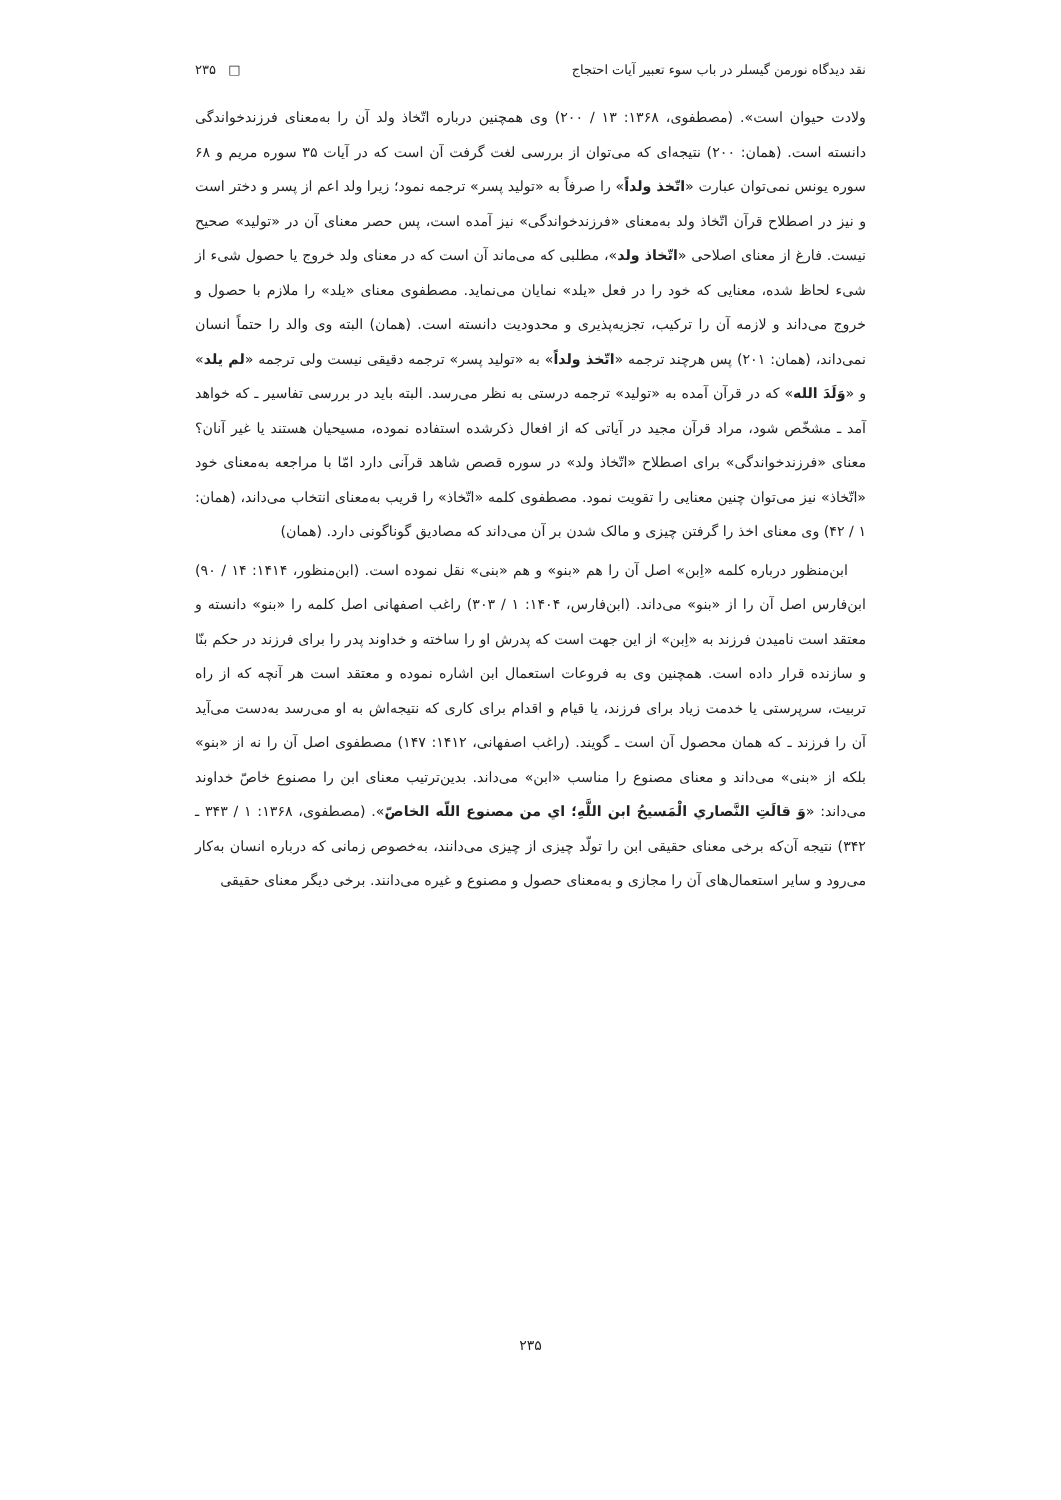نقد دیدگاه نورمن گیسلر در باب سوء تعبیر آیات احتجاج □ ۲۳۵
ولادت حیوان است». (مصطفوی، ۱۳۶۸: ۱۳ / ۲۰۰) وی همچنین درباره اتّخاذ ولد آن را به‌معنای فرزندخواندگی دانسته است. (همان: ۲۰۰) نتیجه‌ای که می‌توان از بررسی لغت گرفت آن است که در آیات ۳۵ سوره مریم و ۶۸ سوره یونس نمی‌توان عبارت «اتّخذ ولداً» را صرفاً به «تولید پسر» ترجمه نمود؛ زیرا ولد اعم از پسر و دختر است و نیز در اصطلاح قرآن اتّخاذ ولد به‌معنای «فرزندخواندگی» نیز آمده است، پس حصر معنای آن در «تولید» صحیح نیست. فارغ از معنای اصلاحی «اتّخاذ ولد»، مطلبی که می‌ماند آن است که در معنای ولد خروج یا حصول شیء از شیء لحاظ شده، معنایی که خود را در فعل «یلد» نمایان می‌نماید. مصطفوی معنای «یلد» را ملازم با حصول و خروج می‌داند و لازمه آن را ترکیب، تجزیه‌پذیری و محدودیت دانسته است. (همان) البته وی والد را حتماً انسان نمی‌داند، (همان: ۲۰۱) پس هرچند ترجمه «اتّخذ ولداً» به «تولید پسر» ترجمه دقیقی نیست ولی ترجمه «لم یلد» و «وَلَدَ الله» که در قرآن آمده به «تولید» ترجمه درستی به نظر می‌رسد. البته باید در بررسی تفاسیر ـ که خواهد آمد ـ مشخّص شود، مراد قرآن مجید در آیاتی که از افعال ذکرشده استفاده نموده، مسیحیان هستند یا غیر آنان؟ معنای «فرزندخواندگی» برای اصطلاح «اتّخاذ ولد» در سوره قصص شاهد قرآنی دارد امّا با مراجعه به‌معنای خود «اتّخاذ» نیز می‌توان چنین معنایی را تقویت نمود. مصطفوی کلمه «اتّخاذ» را قریب به‌معنای انتخاب می‌داند، (همان: ۱ / ۴۲) وی معنای اخذ را گرفتن چیزی و مالک شدن بر آن می‌داند که مصادیق گوناگونی دارد. (همان)
ابن‌منظور درباره کلمه «اِبن» اصل آن را هم «بنو» و هم «بنی» نقل نموده است. (ابن‌منظور، ۱۴۱۴: ۱۴ / ۹۰) ابن‌فارس اصل آن را از «بنو» می‌داند. (ابن‌فارس، ۱۴۰۴: ۱ / ۳۰۳) راغب اصفهانی اصل کلمه را «بنو» دانسته و معتقد است نامیدن فرزند به «اِبن» از این جهت است که پدرش او را ساخته و خداوند پدر را برای فرزند در حکم بنّا و سازنده قرار داده است. همچنین وی به فروعات استعمال ابن اشاره نموده و معتقد است هر آنچه که از راه تربیت، سرپرستی یا خدمت زیاد برای فرزند، یا قیام و اقدام برای کاری که نتیجه‌اش به او می‌رسد به‌دست می‌آید آن را فرزند ـ که همان محصول آن است ـ گویند. (راغب اصفهانی، ۱۴۱۲: ۱۴۷) مصطفوی اصل آن را نه از «بنو» بلکه از «بنی» می‌داند و معنای مصنوع را مناسب «ابن» می‌داند. بدین‌ترتیب معنای ابن را مصنوع خاصّ خداوند می‌داند: «وَ قالَتِ النَّصاري الْمَسيحُ ابن اللَّهِ؛ اي من مصنوع اللّه الخاصّ». (مصطفوی، ۱۳۶۸: ۱ / ۳۴۳ ـ ۳۴۲) نتیجه آن‌که برخی معنای حقیقی ابن را تولّد چیزی از چیزی می‌دانند، به‌خصوص زمانی که درباره انسان به‌کار می‌رود و سایر استعمال‌های آن را مجازی و به‌معنای حصول و مصنوع و غیره می‌دانند. برخی دیگر معنای حقیقی
۲۳۵